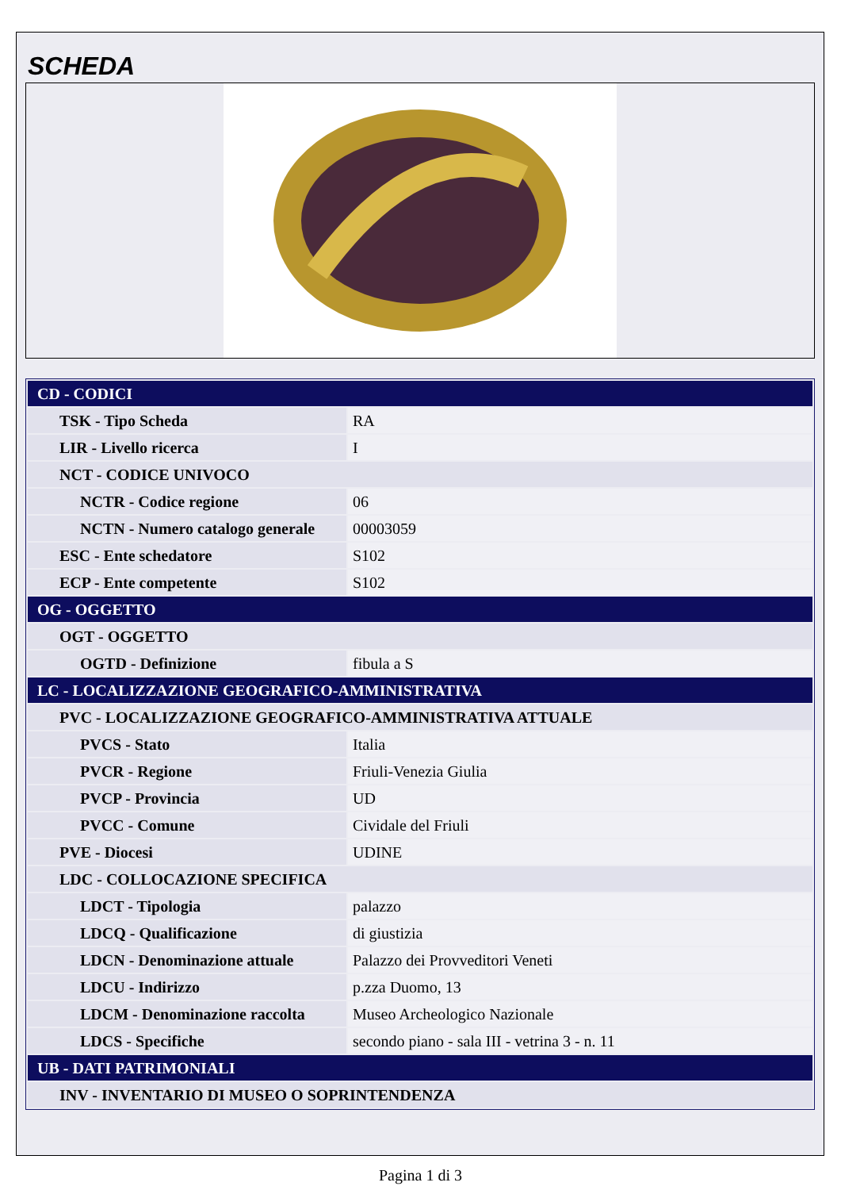SCHEDA
| CD - CODICI | |
| TSK - Tipo Scheda | RA |
| LIR - Livello ricerca | I |
| NCT - CODICE UNIVOCO | |
| NCTR - Codice regione | 06 |
| NCTN - Numero catalogo generale | 00003059 |
| ESC - Ente schedatore | S102 |
| ECP - Ente competente | S102 |
| OG - OGGETTO | |
| OGT - OGGETTO | |
| OGTD - Definizione | fibula a S |
| LC - LOCALIZZAZIONE GEOGRAFICO-AMMINISTRATIVA | |
| PVC - LOCALIZZAZIONE GEOGRAFICO-AMMINISTRATIVA ATTUALE | |
| PVCS - Stato | Italia |
| PVCR - Regione | Friuli-Venezia Giulia |
| PVCP - Provincia | UD |
| PVCC - Comune | Cividale del Friuli |
| PVE - Diocesi | UDINE |
| LDC - COLLOCAZIONE SPECIFICA | |
| LDCT - Tipologia | palazzo |
| LDCQ - Qualificazione | di giustizia |
| LDCN - Denominazione attuale | Palazzo dei Provveditori Veneti |
| LDCU - Indirizzo | p.zza Duomo, 13 |
| LDCM - Denominazione raccolta | Museo Archeologico Nazionale |
| LDCS - Specifiche | secondo piano - sala III - vetrina 3 - n. 11 |
| UB - DATI PATRIMONIALI | |
| INV - INVENTARIO DI MUSEO O SOPRINTENDENZA | |
Pagina 1 di 3